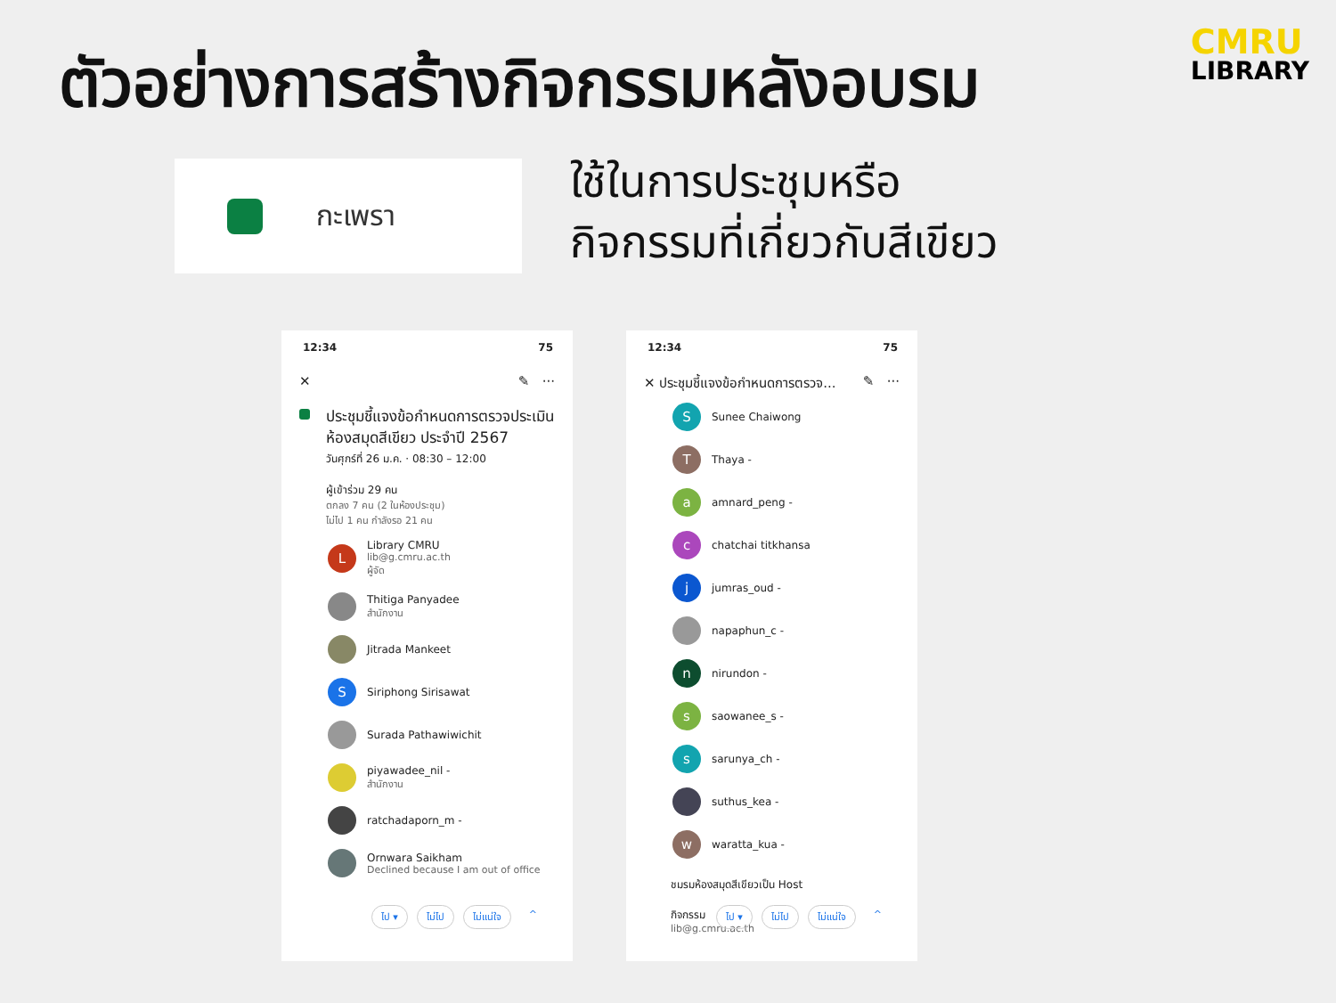ตัวอย่างการสร้างกิจกรรมหลังอบรม
CMRU
LIBRARY
กะเพรา
ใช้ในการประชุมหรือ
กิจกรรมที่เกี่ยวกับสีเขียว
12:34 75
✕ ✎ ···
ประชุมชี้แจงข้อกำหนดการตรวจประเมินห้องสมุดสีเขียว ประจำปี 2567
วันศุกร์ที่ 26 ม.ค. · 08:30 – 12:00
ผู้เข้าร่วม 29 คน
ตกลง 7 คน (2 ในห้องประชุม)
ไม่ไป 1 คน กำลังรอ 21 คน
L
Library CMRU
lib@g.cmru.ac.th
ผู้จัด
Thitiga Panyadee
สำนักงาน
Jitrada Mankeet
S
Siriphong Sirisawat
Surada Pathawiwichit
piyawadee_nil -
สำนักงาน
ratchadaporn_m -
Ornwara Saikham
Declined because I am out of office
ไป ▾ ไม่ไป ไม่แน่ใจ ^
12:34 75
✕ ประชุมชี้แจงข้อกำหนดการตรวจ... ✎ ···
S
Sunee Chaiwong
T
Thaya -
a
amnard_peng -
c
chatchai titkhansa
j
jumras_oud -
napaphun_c -
n
nirundon -
s
saowanee_s -
s
sarunya_ch -
suthus_kea -
w
waratta_kua -
ชมรมห้องสมุดสีเขียวเป็น Host
กิจกรรม
lib@g.cmru.ac.th
ไป ▾ ไม่ไป ไม่แน่ใจ ^